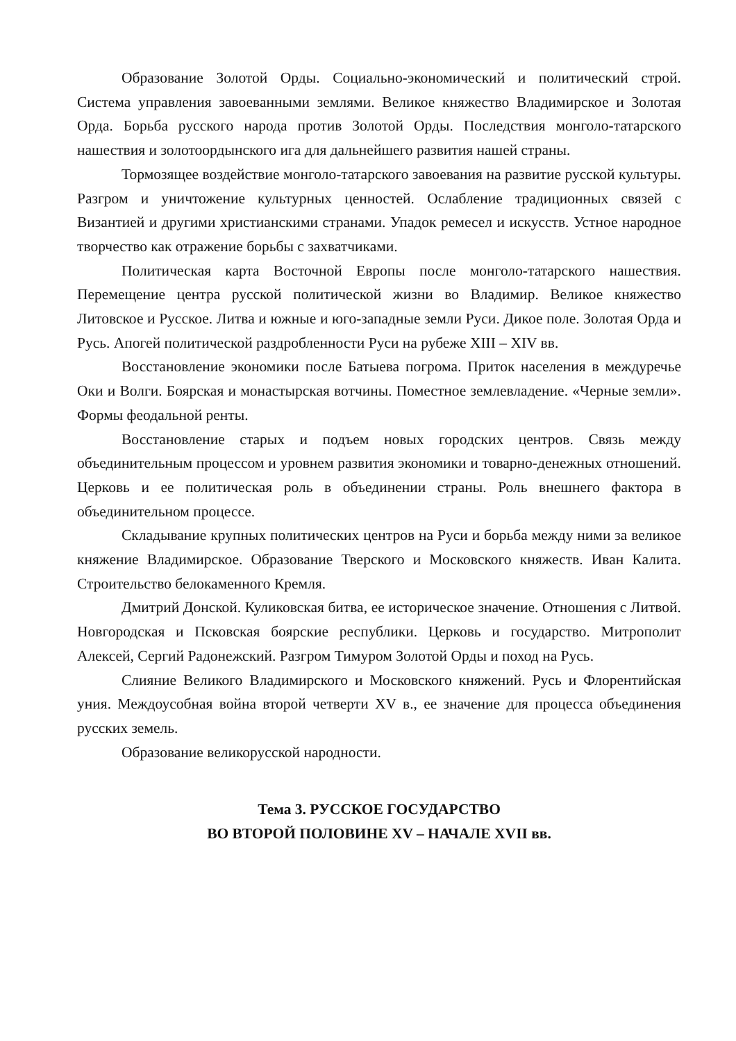Образование Золотой Орды. Социально-экономический и политический строй. Система управления завоеванными землями. Великое княжество Владимирское и Золотая Орда. Борьба русского народа против Золотой Орды. Последствия монголо-татарского нашествия и золотоордынского ига для дальнейшего развития нашей страны.
Тормозящее воздействие монголо-татарского завоевания на развитие русской культуры. Разгром и уничтожение культурных ценностей. Ослабление традиционных связей с Византией и другими христианскими странами. Упадок ремесел и искусств. Устное народное творчество как отражение борьбы с захватчиками.
Политическая карта Восточной Европы после монголо-татарского нашествия. Перемещение центра русской политической жизни во Владимир. Великое княжество Литовское и Русское. Литва и южные и юго-западные земли Руси. Дикое поле. Золотая Орда и Русь. Апогей политической раздробленности Руси на рубеже XIII – XIV вв.
Восстановление экономики после Батыева погрома. Приток населения в междуречье Оки и Волги. Боярская и монастырская вотчины. Поместное землевладение. «Черные земли». Формы феодальной ренты.
Восстановление старых и подъем новых городских центров. Связь между объединительным процессом и уровнем развития экономики и товарно-денежных отношений. Церковь и ее политическая роль в объединении страны. Роль внешнего фактора в объединительном процессе.
Складывание крупных политических центров на Руси и борьба между ними за великое княжение Владимирское. Образование Тверского и Московского княжеств. Иван Калита. Строительство белокаменного Кремля.
Дмитрий Донской. Куликовская битва, ее историческое значение. Отношения с Литвой. Новгородская и Псковская боярские республики. Церковь и государство. Митрополит Алексей, Сергий Радонежский. Разгром Тимуром Золотой Орды и поход на Русь.
Слияние Великого Владимирского и Московского княжений. Русь и Флорентийская уния. Междоусобная война второй четверти XV в., ее значение для процесса объединения русских земель.
Образование великорусской народности.
Тема 3. РУССКОЕ ГОСУДАРСТВО
ВО ВТОРОЙ ПОЛОВИНЕ XV – НАЧАЛЕ XVII вв.